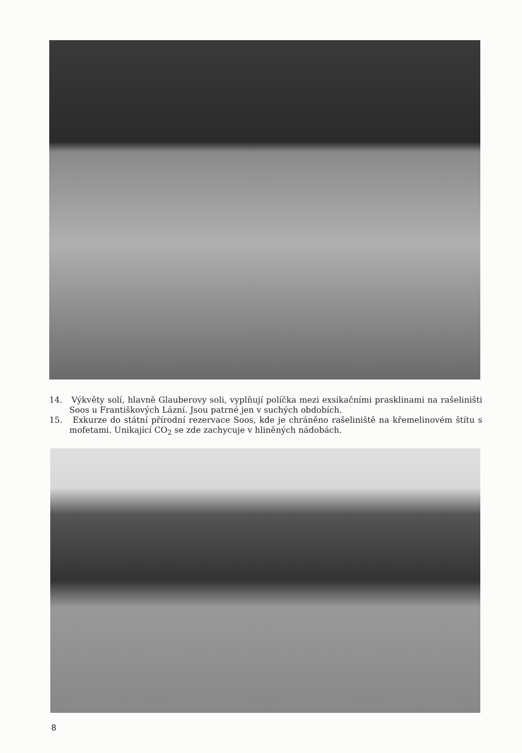14. Výkvěty solí, hlavně Glauberovy soli, vyplňují políčka mezi exsikačními prasklinami na rašeliništi Soos u Františkových Lázní. Jsou patrné jen v suchých obdobích.
15. Exkurze do státní přírodní rezervace Soos, kde je chráněno rašeliniště na křemelinovém štítu s mofetami. Unikající CO<sub>2</sub> se zde zachycuje v hliněných nádobách.
8